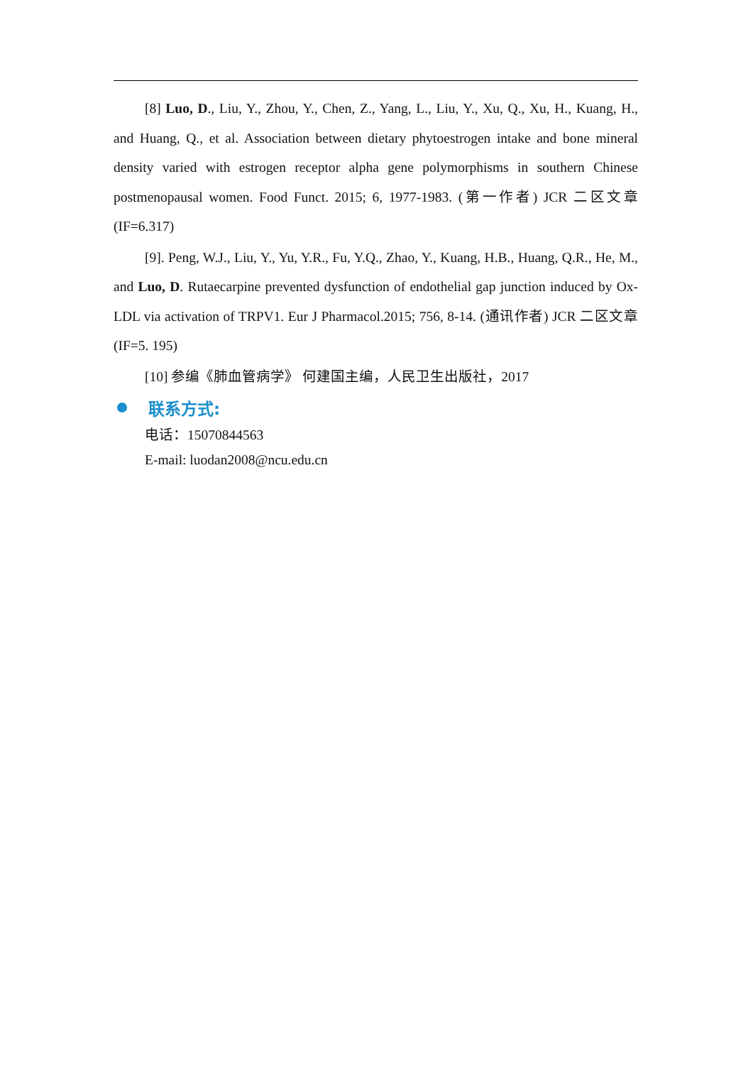[8] Luo, D., Liu, Y., Zhou, Y., Chen, Z., Yang, L., Liu, Y., Xu, Q., Xu, H., Kuang, H., and Huang, Q., et al. Association between dietary phytoestrogen intake and bone mineral density varied with estrogen receptor alpha gene polymorphisms in southern Chinese postmenopausal women. Food Funct. 2015; 6, 1977-1983. (第一作者) JCR 二区文章 (IF=6.317)
[9]. Peng, W.J., Liu, Y., Yu, Y.R., Fu, Y.Q., Zhao, Y., Kuang, H.B., Huang, Q.R., He, M., and Luo, D. Rutaecarpine prevented dysfunction of endothelial gap junction induced by Ox-LDL via activation of TRPV1. Eur J Pharmacol.2015; 756, 8-14. (通讯作者) JCR 二区文章(IF=5. 195)
[10] 参编《肺血管病学》 何建国主编，人民卫生出版社，2017
联系方式:
电话：15070844563
E-mail: luodan2008@ncu.edu.cn